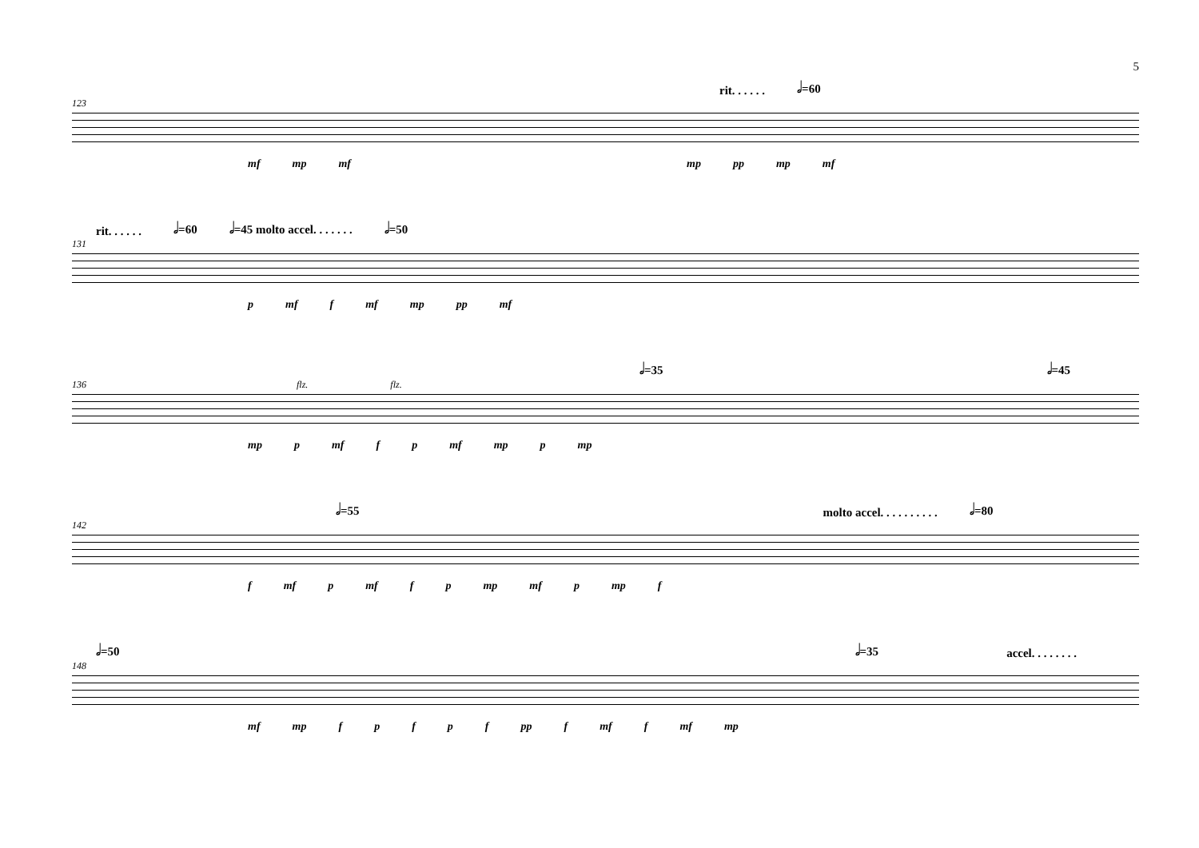5
rit. . . . . . 𝅗𝅥=60
123
mf mp mf mp pp mp mf
rit. . . . . . 𝅗𝅥=60 𝅗𝅥=45 molto accel. . . . . . . 𝅗𝅥=50
131
p mf f mf mp pp mf
𝅗𝅥=35 𝅗𝅥=45
136 flz. flz.
mp p mf f p mf mp p mp
𝅗𝅥=55 molto accel. . . . . . . . . . 𝅗𝅥=80
142
f mf p mf f p mp mf p mp f
𝅗𝅥=50 𝅗𝅥=35 accel. . . . . . . .
148
mf mp fpfpf pp f mf f mf mp